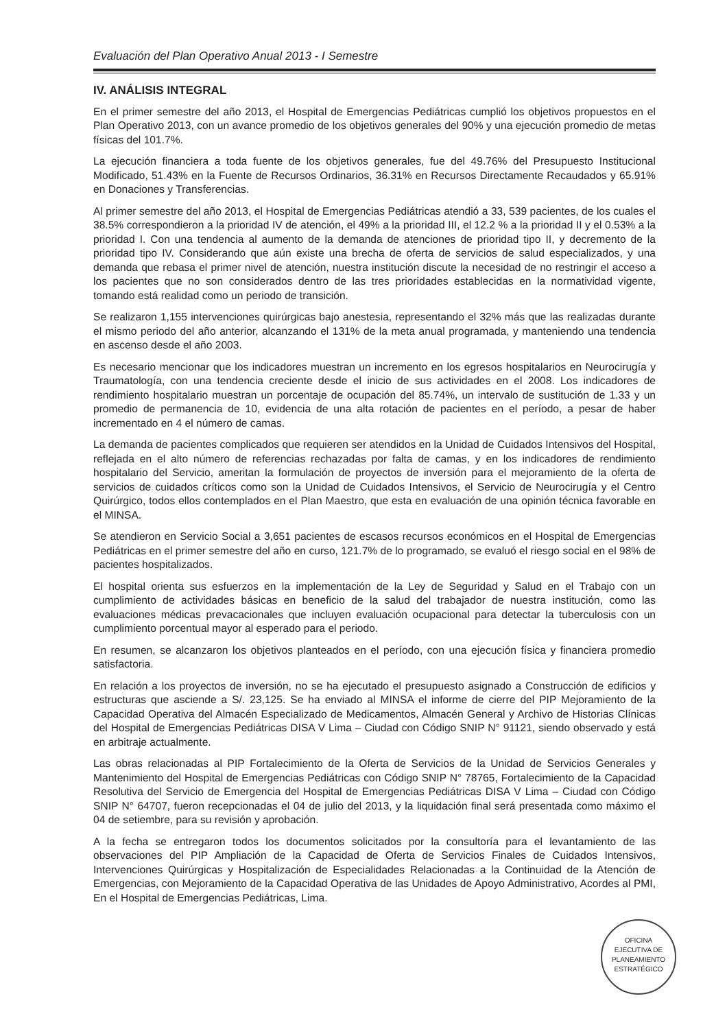Evaluación del Plan Operativo Anual 2013 - I Semestre
IV. ANÁLISIS INTEGRAL
En el primer semestre del año 2013, el Hospital de Emergencias Pediátricas cumplió los objetivos propuestos en el Plan Operativo 2013, con un avance promedio de los objetivos generales del 90% y una ejecución promedio de metas físicas del 101.7%.
La ejecución financiera a toda fuente de los objetivos generales, fue del 49.76% del Presupuesto Institucional Modificado, 51.43% en la Fuente de Recursos Ordinarios, 36.31% en Recursos Directamente Recaudados y 65.91% en Donaciones y Transferencias.
Al primer semestre del año 2013, el Hospital de Emergencias Pediátricas atendió a 33, 539 pacientes, de los cuales el 38.5% correspondieron a la prioridad IV de atención, el 49% a la prioridad III, el 12.2 % a la prioridad II y el 0.53% a la prioridad I. Con una tendencia al aumento de la demanda de atenciones de prioridad tipo II, y decremento de la prioridad tipo IV. Considerando que aún existe una brecha de oferta de servicios de salud especializados, y una demanda que rebasa el primer nivel de atención, nuestra institución discute la necesidad de no restringir el acceso a los pacientes que no son considerados dentro de las tres prioridades establecidas en la normatividad vigente, tomando está realidad como un periodo de transición.
Se realizaron 1,155 intervenciones quirúrgicas bajo anestesia, representando el 32% más que las realizadas durante el mismo periodo del año anterior, alcanzando el 131% de la meta anual programada, y manteniendo una tendencia en ascenso desde el año 2003.
Es necesario mencionar que los indicadores muestran un incremento en los egresos hospitalarios en Neurocirugía y Traumatología, con una tendencia creciente desde el inicio de sus actividades en el 2008. Los indicadores de rendimiento hospitalario muestran un porcentaje de ocupación del 85.74%, un intervalo de sustitución de 1.33 y un promedio de permanencia de 10, evidencia de una alta rotación de pacientes en el período, a pesar de haber incrementado en 4 el número de camas.
La demanda de pacientes complicados que requieren ser atendidos en la Unidad de Cuidados Intensivos del Hospital, reflejada en el alto número de referencias rechazadas por falta de camas, y en los indicadores de rendimiento hospitalario del Servicio, ameritan la formulación de proyectos de inversión para el mejoramiento de la oferta de servicios de cuidados críticos como son la Unidad de Cuidados Intensivos, el Servicio de Neurocirugía y el Centro Quirúrgico, todos ellos contemplados en el Plan Maestro, que esta en evaluación de una opinión técnica favorable en el MINSA.
Se atendieron en Servicio Social a 3,651 pacientes de escasos recursos económicos en el Hospital de Emergencias Pediátricas en el primer semestre del año en curso, 121.7% de lo programado, se evaluó el riesgo social en el 98% de pacientes hospitalizados.
El hospital orienta sus esfuerzos en la implementación de la Ley de Seguridad y Salud en el Trabajo con un cumplimiento de actividades básicas en beneficio de la salud del trabajador de nuestra institución, como las evaluaciones médicas prevacacionales que incluyen evaluación ocupacional para detectar la tuberculosis con un cumplimiento porcentual mayor al esperado para el periodo.
En resumen, se alcanzaron los objetivos planteados en el período, con una ejecución física y financiera promedio satisfactoria.
En relación a los proyectos de inversión, no se ha ejecutado el presupuesto asignado a Construcción de edificios y estructuras que asciende a S/. 23,125. Se ha enviado al MINSA el informe de cierre del PIP Mejoramiento de la Capacidad Operativa del Almacén Especializado de Medicamentos, Almacén General y Archivo de Historias Clínicas del Hospital de Emergencias Pediátricas DISA V Lima – Ciudad con Código SNIP N° 91121, siendo observado y está en arbitraje actualmente.
Las obras relacionadas al PIP Fortalecimiento de la Oferta de Servicios de la Unidad de Servicios Generales y Mantenimiento del Hospital de Emergencias Pediátricas con Código SNIP N° 78765, Fortalecimiento de la Capacidad Resolutiva del Servicio de Emergencia del Hospital de Emergencias Pediátricas DISA V Lima – Ciudad con Código SNIP N° 64707, fueron recepcionadas el 04 de julio del 2013, y la liquidación final será presentada como máximo el 04 de setiembre, para su revisión y aprobación.
A la fecha se entregaron todos los documentos solicitados por la consultoría para el levantamiento de las observaciones del PIP Ampliación de la Capacidad de Oferta de Servicios Finales de Cuidados Intensivos, Intervenciones Quirúrgicas y Hospitalización de Especialidades Relacionadas a la Continuidad de la Atención de Emergencias, con Mejoramiento de la Capacidad Operativa de las Unidades de Apoyo Administrativo, Acordes al PMI, En el Hospital de Emergencias Pediátricas, Lima.
OFICINA
EJECUTIVA DE
PLANEAMIENTO
ESTRATÉGICO